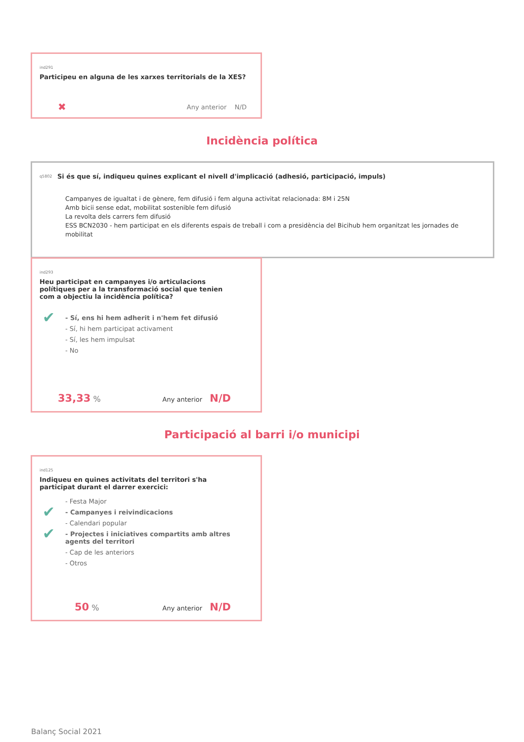ind291 Participeu en alguna de les xarxes territorials de la XES?
✖ Any anterior N/D
Incidència política
q5802 Si és que sí, indiqueu quines explicant el nivell d'implicació (adhesió, participació, impuls)
Campanyes de igualtat i de gènere, fem difusió i fem alguna activitat relacionada: 8M i 25N
Amb bicii sense edat, mobilitat sostenible fem difusió
La revolta dels carrers fem difusió
ESS BCN2030 - hem participat en els diferents espais de treball i com a presidència del Bicihub hem organitzat les jornades de mobilitat
ind293 Heu participat en campanyes i/o articulacions polítiques per a la transformació social que tenien com a objectiu la incidència política?
✔ - Sí, ens hi hem adherit i n'hem fet difusió
- Sí, hi hem participat activament
- Sí, les hem impulsat
- No
33,33 % Any anterior N/D
Participació al barri i/o municipi
ind125 Indiqueu en quines activitats del territori s'ha participat durant el darrer exercici:
- Festa Major
✔ - Campanyes i reivindicacions
- Calendari popular
✔ - Projectes i iniciatives compartits amb altres agents del territori
- Cap de les anteriors
- Otros
50 % Any anterior N/D
Balanç Social 2021